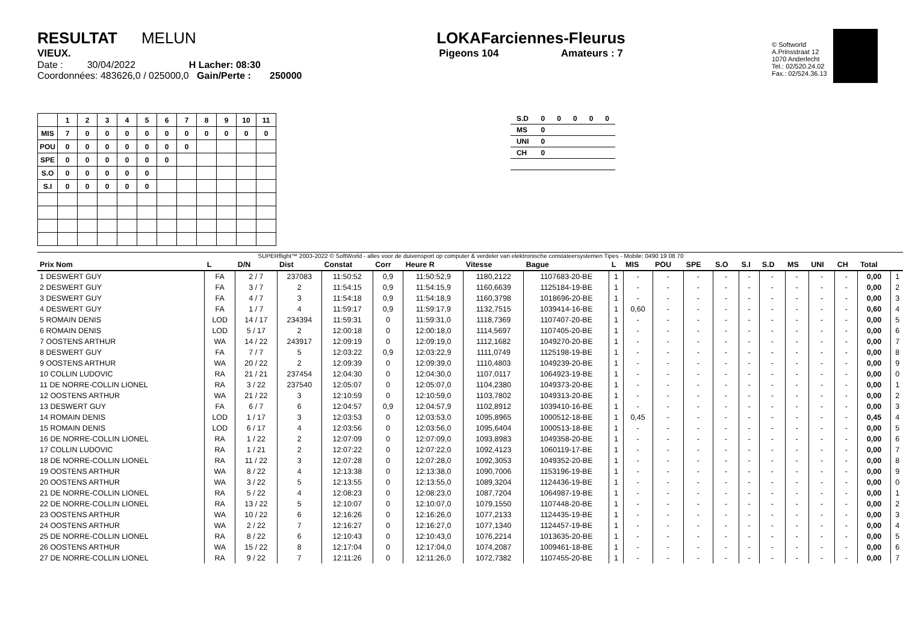RESULTAT MELUN
VIEUX.
Date : 30/04/2022 H Lacher: 08:30
Coordonnées: 483626,0 / 025000,0 Gain/Perte : 250000
LOKAFarciennes-Fleurus
Pigeons 104 Amateurs : 7
© Softworld
A.Prinsstraat 12
1070 Anderlecht
Tel.: 02/520.24.02
Fax.: 02/524.36.13
| | 1 | 2 | 3 | 4 | 5 | 6 | 7 | 8 | 9 | 10 | 11 |
| --- | --- | --- | --- | --- | --- | --- | --- | --- | --- | --- | --- |
| MIS | 7 | 0 | 0 | 0 | 0 | 0 | 0 | 0 | 0 | 0 | 0 |
| POU | 0 | 0 | 0 | 0 | 0 | 0 | 0 | | | | |
| SPE | 0 | 0 | 0 | 0 | 0 | 0 | | | | | |
| S.O | 0 | 0 | 0 | 0 | 0 | | | | | | |
| S.I | 0 | 0 | 0 | 0 | 0 | | | | | | |
| S.D | 0 | 0 | 0 | 0 | 0 |
| MS | 0 | | | | |
| UNI | 0 | | | | |
| CH | 0 | | | | |
SUPERflight™ 2003-2022 © SoftWorld - alles voor de duivensport op computer & verdeler van elektronische constateersystemen Tipes - Mobile: 0490 19 08 70
| Prix Nom | L | D/N | Dist | Constat | Corr | Heure R | Vitesse | Bague | L | MIS | POU | SPE | S.O | S.I | S.D | MS | UNI | CH | Total | |
| --- | --- | --- | --- | --- | --- | --- | --- | --- | --- | --- | --- | --- | --- | --- | --- | --- | --- | --- | --- | --- |
| 1 DESWERT GUY | FA | 2 / 7 | 237083 | 11:50:52 | 0,9 | 11:50:52,9 | 1180,2122 | 1107683-20-BE | 1 | - | - | - | - | - | - | - | - | - | 0,00 | 1 |
| 2 DESWERT GUY | FA | 3 / 7 | 2 | 11:54:15 | 0,9 | 11:54:15,9 | 1160,6639 | 1125184-19-BE | 1 | - | - | - | - | - | - | - | - | - | 0,00 | 2 |
| 3 DESWERT GUY | FA | 4 / 7 | 3 | 11:54:18 | 0,9 | 11:54:18,9 | 1160,3798 | 1018696-20-BE | 1 | - | - | - | - | - | - | - | - | - | 0,00 | 3 |
| 4 DESWERT GUY | FA | 1 / 7 | 4 | 11:59:17 | 0,9 | 11:59:17,9 | 1132,7515 | 1039414-16-BE | 1 | 0,60 | - | - | - | - | - | - | - | - | 0,60 | 4 |
| 5 ROMAIN DENIS | LOD | 14 / 17 | 234394 | 11:59:31 | 0 | 11:59:31,0 | 1118,7369 | 1107407-20-BE | 1 | - | - | - | - | - | - | - | - | - | 0,00 | 5 |
| 6 ROMAIN DENIS | LOD | 5 / 17 | 2 | 12:00:18 | 0 | 12:00:18,0 | 1114,5697 | 1107405-20-BE | 1 | - | - | - | - | - | - | - | - | - | 0,00 | 6 |
| 7 OOSTENS ARTHUR | WA | 14 / 22 | 243917 | 12:09:19 | 0 | 12:09:19,0 | 1112,1682 | 1049270-20-BE | 1 | - | - | - | - | - | - | - | - | - | 0,00 | 7 |
| 8 DESWERT GUY | FA | 7 / 7 | 5 | 12:03:22 | 0,9 | 12:03:22,9 | 1111,0749 | 1125198-19-BE | 1 | - | - | - | - | - | - | - | - | - | 0,00 | 8 |
| 9 OOSTENS ARTHUR | WA | 20 / 22 | 2 | 12:09:39 | 0 | 12:09:39,0 | 1110,4803 | 1049239-20-BE | 1 | - | - | - | - | - | - | - | - | - | 0,00 | 9 |
| 10 COLLIN LUDOVIC | RA | 21 / 21 | 237454 | 12:04:30 | 0 | 12:04:30,0 | 1107,0117 | 1064923-19-BE | 1 | - | - | - | - | - | - | - | - | - | 0,00 | 0 |
| 11 DE NORRE-COLLIN LIONEL | RA | 3 / 22 | 237540 | 12:05:07 | 0 | 12:05:07,0 | 1104,2380 | 1049373-20-BE | 1 | - | - | - | - | - | - | - | - | - | 0,00 | 1 |
| 12 OOSTENS ARTHUR | WA | 21 / 22 | 3 | 12:10:59 | 0 | 12:10:59,0 | 1103,7802 | 1049313-20-BE | 1 | - | - | - | - | - | - | - | - | - | 0,00 | 2 |
| 13 DESWERT GUY | FA | 6 / 7 | 6 | 12:04:57 | 0,9 | 12:04:57,9 | 1102,8912 | 1039410-16-BE | 1 | - | - | - | - | - | - | - | - | - | 0,00 | 3 |
| 14 ROMAIN DENIS | LOD | 1 / 17 | 3 | 12:03:53 | 0 | 12:03:53,0 | 1095,8965 | 1000512-18-BE | 1 | 0,45 | - | - | - | - | - | - | - | - | 0,45 | 4 |
| 15 ROMAIN DENIS | LOD | 6 / 17 | 4 | 12:03:56 | 0 | 12:03:56,0 | 1095,6404 | 1000513-18-BE | 1 | - | - | - | - | - | - | - | - | - | 0,00 | 5 |
| 16 DE NORRE-COLLIN LIONEL | RA | 1 / 22 | 2 | 12:07:09 | 0 | 12:07:09,0 | 1093,8983 | 1049358-20-BE | 1 | - | - | - | - | - | - | - | - | - | 0,00 | 6 |
| 17 COLLIN LUDOVIC | RA | 1 / 21 | 2 | 12:07:22 | 0 | 12:07:22,0 | 1092,4123 | 1060119-17-BE | 1 | - | - | - | - | - | - | - | - | - | 0,00 | 7 |
| 18 DE NORRE-COLLIN LIONEL | RA | 11 / 22 | 3 | 12:07:28 | 0 | 12:07:28,0 | 1092,3053 | 1049352-20-BE | 1 | - | - | - | - | - | - | - | - | - | 0,00 | 8 |
| 19 OOSTENS ARTHUR | WA | 8 / 22 | 4 | 12:13:38 | 0 | 12:13:38,0 | 1090,7006 | 1153196-19-BE | 1 | - | - | - | - | - | - | - | - | - | 0,00 | 9 |
| 20 OOSTENS ARTHUR | WA | 3 / 22 | 5 | 12:13:55 | 0 | 12:13:55,0 | 1089,3204 | 1124436-19-BE | 1 | - | - | - | - | - | - | - | - | - | 0,00 | 0 |
| 21 DE NORRE-COLLIN LIONEL | RA | 5 / 22 | 4 | 12:08:23 | 0 | 12:08:23,0 | 1087,7204 | 1064987-19-BE | 1 | - | - | - | - | - | - | - | - | - | 0,00 | 1 |
| 22 DE NORRE-COLLIN LIONEL | RA | 13 / 22 | 5 | 12:10:07 | 0 | 12:10:07,0 | 1079,1550 | 1107448-20-BE | 1 | - | - | - | - | - | - | - | - | - | 0,00 | 2 |
| 23 OOSTENS ARTHUR | WA | 10 / 22 | 6 | 12:16:26 | 0 | 12:16:26,0 | 1077,2133 | 1124435-19-BE | 1 | - | - | - | - | - | - | - | - | - | 0,00 | 3 |
| 24 OOSTENS ARTHUR | WA | 2 / 22 | 7 | 12:16:27 | 0 | 12:16:27,0 | 1077,1340 | 1124457-19-BE | 1 | - | - | - | - | - | - | - | - | - | 0,00 | 4 |
| 25 DE NORRE-COLLIN LIONEL | RA | 8 / 22 | 6 | 12:10:43 | 0 | 12:10:43,0 | 1076,2214 | 1013635-20-BE | 1 | - | - | - | - | - | - | - | - | - | 0,00 | 5 |
| 26 OOSTENS ARTHUR | WA | 15 / 22 | 8 | 12:17:04 | 0 | 12:17:04,0 | 1074,2087 | 1009461-18-BE | 1 | - | - | - | - | - | - | - | - | - | 0,00 | 6 |
| 27 DE NORRE-COLLIN LIONEL | RA | 9 / 22 | 7 | 12:11:26 | 0 | 12:11:26,0 | 1072,7382 | 1107455-20-BE | 1 | - | - | - | - | - | - | - | - | - | 0,00 | 7 |